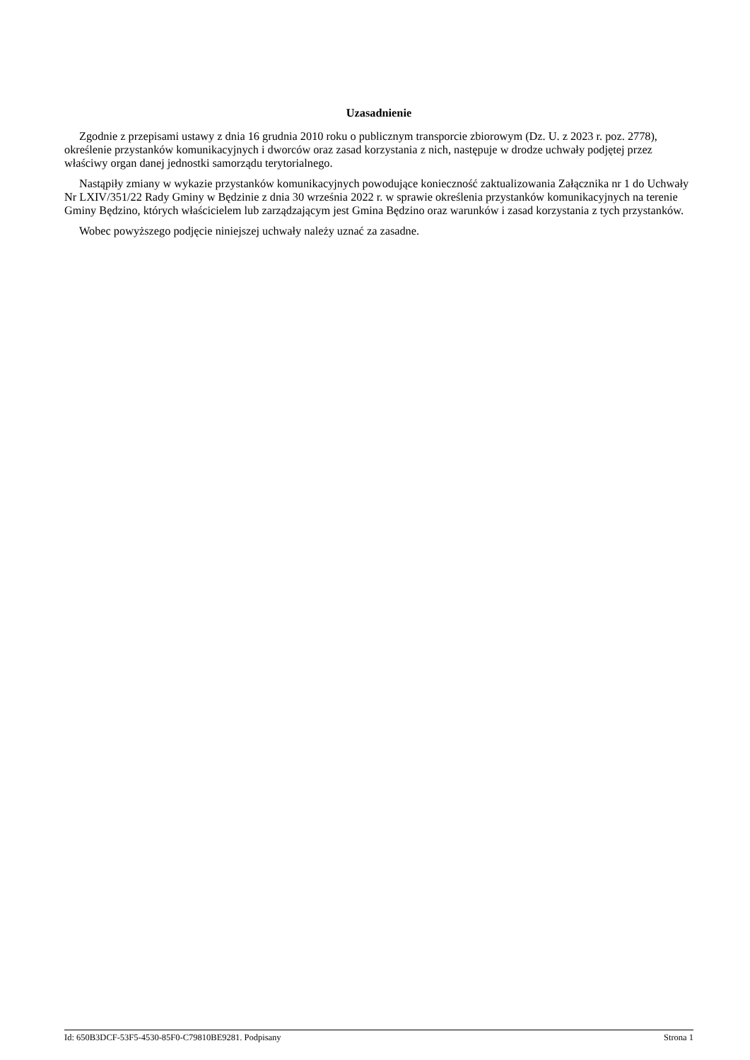Uzasadnienie
Zgodnie z przepisami ustawy z dnia 16 grudnia 2010 roku o publicznym transporcie zbiorowym (Dz. U. z 2023 r. poz. 2778), określenie przystanków komunikacyjnych i dworców oraz zasad korzystania z nich, następuje w drodze uchwały podjętej przez właściwy organ danej jednostki samorządu terytorialnego.
Nastąpiły zmiany w wykazie przystanków komunikacyjnych powodujące konieczność zaktualizowania Załącznika nr 1 do Uchwały Nr LXIV/351/22 Rady Gminy w Będzinie z dnia 30 września 2022 r. w sprawie określenia przystanków komunikacyjnych na terenie Gminy Będzino, których właścicielem lub zarządzającym jest Gmina Będzino oraz warunków i zasad korzystania z tych przystanków.
Wobec powyższego podjęcie niniejszej uchwały należy uznać za zasadne.
Id: 650B3DCF-53F5-4530-85F0-C79810BE9281. Podpisany Strona 1